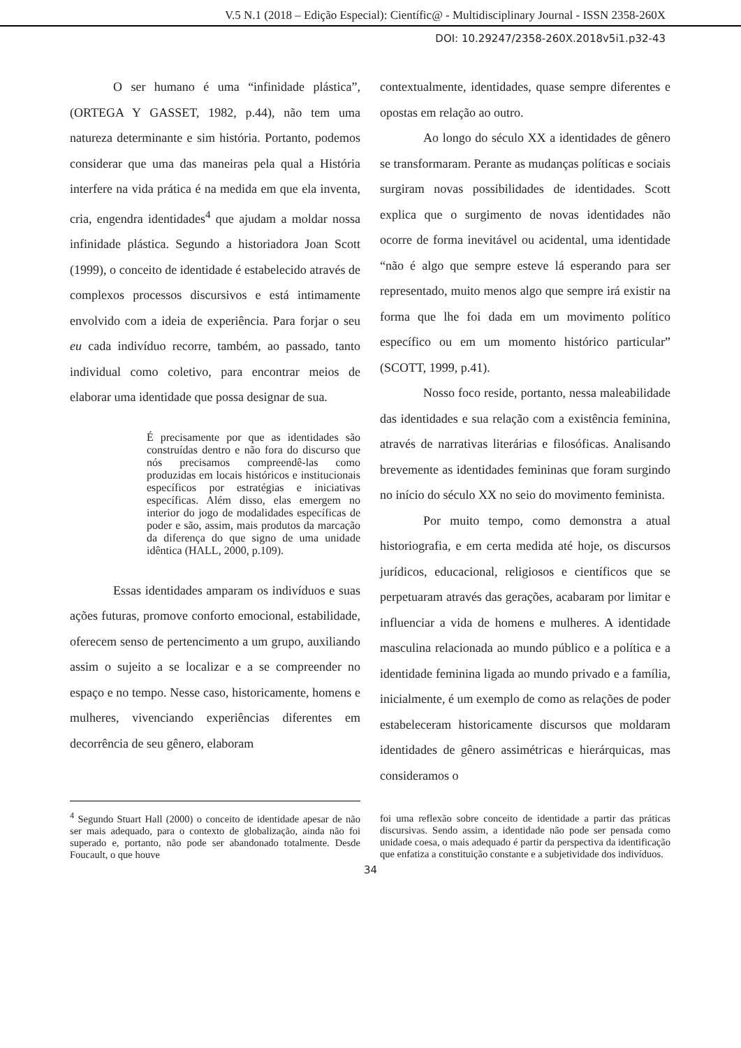V.5 N.1 (2018 – Edição Especial): Científic@ - Multidisciplinary Journal - ISSN 2358-260X
DOI: 10.29247/2358-260X.2018v5i1.p32-43
O ser humano é uma “infinidade plástica”, (ORTEGA Y GASSET, 1982, p.44), não tem uma natureza determinante e sim história. Portanto, podemos considerar que uma das maneiras pela qual a História interfere na vida prática é na medida em que ela inventa, cria, engendra identidades<sup>4</sup> que ajudam a moldar nossa infinidade plástica. Segundo a historiadora Joan Scott (1999), o conceito de identidade é estabelecido através de complexos processos discursivos e está intimamente envolvido com a ideia de experiência. Para forjar o seu eu cada indivíduo recorre, também, ao passado, tanto individual como coletivo, para encontrar meios de elaborar uma identidade que possa designar de sua.
É precisamente por que as identidades são construídas dentro e não fora do discurso que nós precisamos compreendê-las como produzidas em locais históricos e institucionais específicos por estratégias e iniciativas específicas. Além disso, elas emergem no interior do jogo de modalidades específicas de poder e são, assim, mais produtos da marcação da diferença do que signo de uma unidade idêntica (HALL, 2000, p.109).
Essas identidades amparam os indivíduos e suas ações futuras, promove conforto emocional, estabilidade, oferecem senso de pertencimento a um grupo, auxiliando assim o sujeito a se localizar e a se compreender no espaço e no tempo. Nesse caso, historicamente, homens e mulheres, vivenciando experiências diferentes em decorrência de seu gênero, elaboram
contextualmente, identidades, quase sempre diferentes e opostas em relação ao outro.
Ao longo do século XX a identidades de gênero se transformaram. Perante as mudanças políticas e sociais surgiram novas possibilidades de identidades. Scott explica que o surgimento de novas identidades não ocorre de forma inevitável ou acidental, uma identidade “não é algo que sempre esteve lá esperando para ser representado, muito menos algo que sempre irá existir na forma que lhe foi dada em um movimento político específico ou em um momento histórico particular” (SCOTT, 1999, p.41).
Nosso foco reside, portanto, nessa maleabilidade das identidades e sua relação com a existência feminina, através de narrativas literárias e filosóficas. Analisando brevemente as identidades femininas que foram surgindo no início do século XX no seio do movimento feminista.
Por muito tempo, como demonstra a atual historiografia, e em certa medida até hoje, os discursos jurídicos, educacional, religiosos e científicos que se perpetuaram através das gerações, acabaram por limitar e influenciar a vida de homens e mulheres. A identidade masculina relacionada ao mundo público e a política e a identidade feminina ligada ao mundo privado e a família, inicialmente, é um exemplo de como as relações de poder estabeleceram historicamente discursos que moldaram identidades de gênero assimétricas e hierárquicas, mas consideramos o
<sup>4</sup> Segundo Stuart Hall (2000) o conceito de identidade apesar de não ser mais adequado, para o contexto de globalização, ainda não foi superado e, portanto, não pode ser abandonado totalmente. Desde Foucault, o que houve
foi uma reflexão sobre conceito de identidade a partir das práticas discursivas. Sendo assim, a identidade não pode ser pensada como unidade coesa, o mais adequado é partir da perspectiva da identificação que enfatiza a constituição constante e a subjetividade dos indivíduos.
34